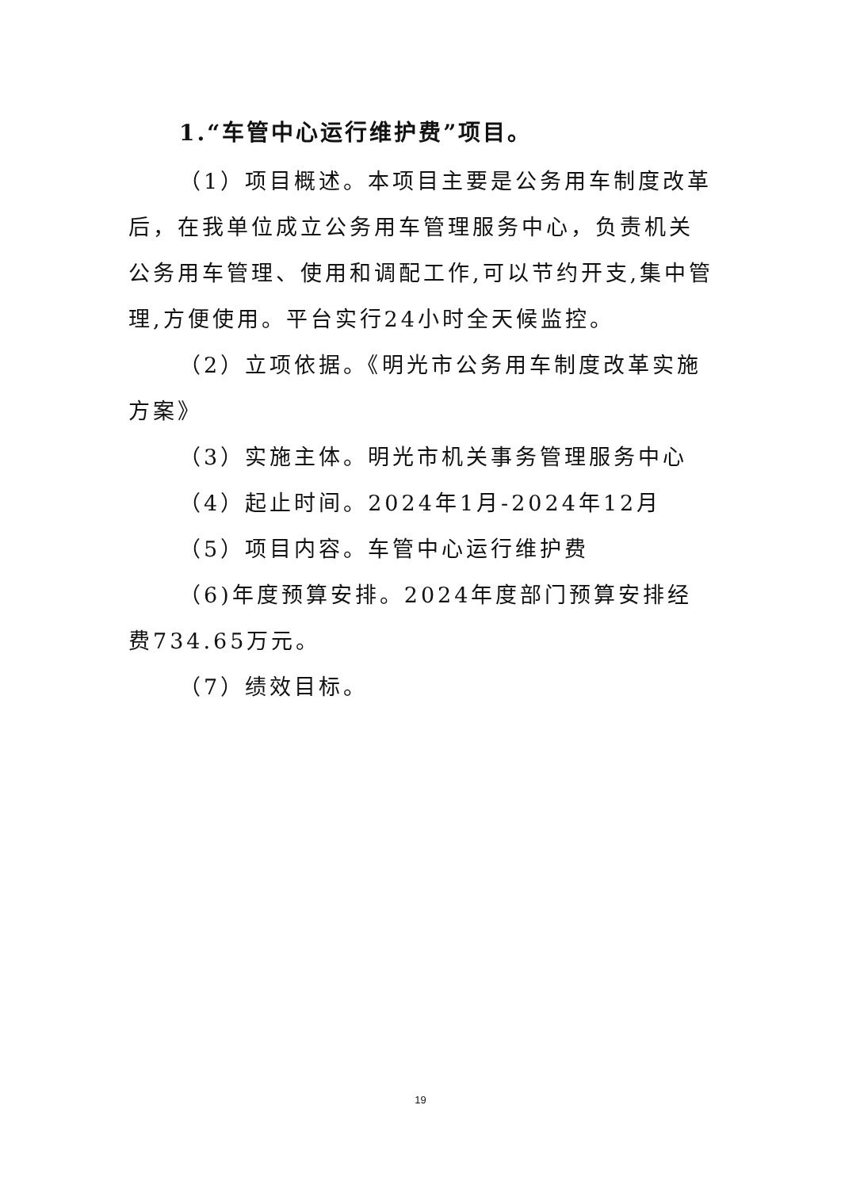1.“车管中心运行维护费”项目。
（1）项目概述。本项目主要是公务用车制度改革后，在我单位成立公务用车管理服务中心，负责机关公务用车管理、使用和调配工作,可以节约开支,集中管理,方便使用。平台实行24小时全天候监控。
（2）立项依据。《明光市公务用车制度改革实施方案》
（3）实施主体。明光市机关事务管理服务中心
（4）起止时间。2024年1月-2024年12月
（5）项目内容。车管中心运行维护费
（6)年度预算安排。2024年度部门预算安排经费734.65万元。
（7）绩效目标。
19